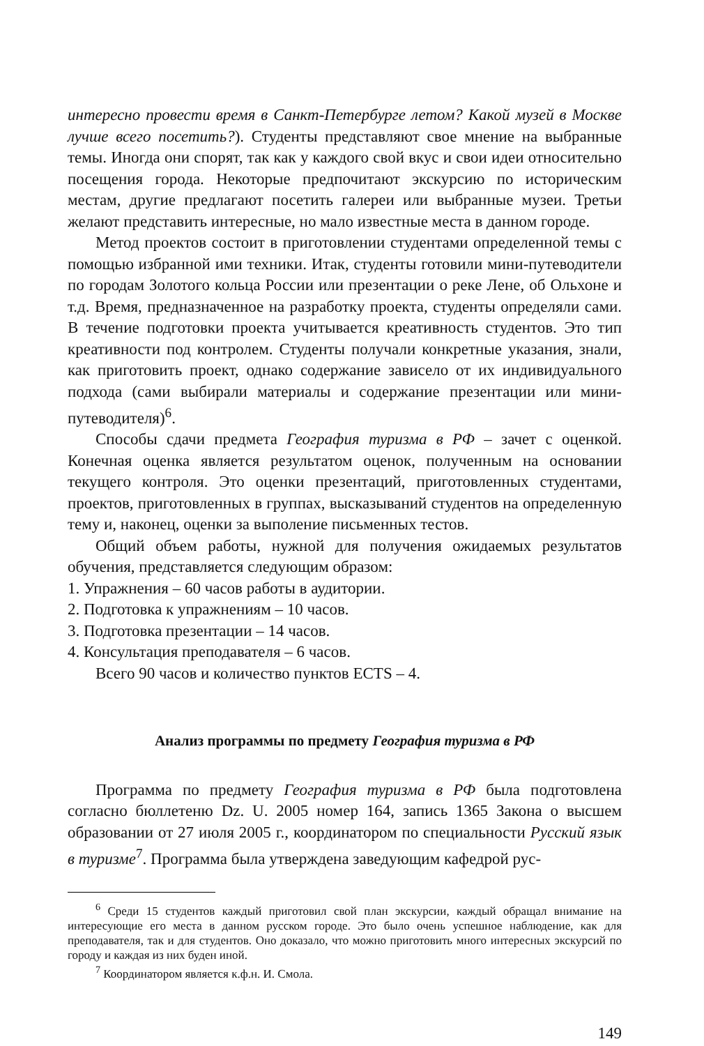интересно провести время в Санкт-Петербурге летом? Какой музей в Москве лучше всего посетить?). Студенты представляют свое мнение на выбранные темы. Иногда они спорят, так как у каждого свой вкус и свои идеи относительно посещения города. Некоторые предпочитают экскурсию по историческим местам, другие предлагают посетить галереи или выбранные музеи. Третьи желают представить интересные, но мало известные места в данном городе.
Метод проектов состоит в приготовлении студентами определенной темы с помощью избранной ими техники. Итак, студенты готовили мини-путеводители по городам Золотого кольца России или презентации о реке Лене, об Ольхоне и т.д. Время, предназначенное на разработку проекта, студенты определяли сами. В течение подготовки проекта учитывается креативность студентов. Это тип креативности под контролем. Студенты получали конкретные указания, знали, как приготовить проект, однако содержание зависело от их индивидуального подхода (сами выбирали материалы и содержание презентации или мини-путеводителя)<sup>6</sup>.
Способы сдачи предмета География туризма в РФ – зачет с оценкой. Конечная оценка является результатом оценок, полученным на основании текущего контроля. Это оценки презентаций, приготовленных студентами, проектов, приготовленных в группах, высказываний студентов на определенную тему и, наконец, оценки за выполение письменных тестов.
Общий объем работы, нужной для получения ожидаемых результатов обучения, представляется следующим образом:
1. Упражнения – 60 часов работы в аудитории.
2. Подготовка к упражнениям – 10 часов.
3. Подготовка презентации – 14 часов.
4. Консультация преподавателя – 6 часов.
Всего 90 часов и количество пунктов ECTS – 4.
Анализ программы по предмету География туризма в РФ
Программа по предмету География туризма в РФ была подготовлена согласно бюллетеню Dz. U. 2005 номер 164, запись 1365 Закона о высшем образовании от 27 июля 2005 г., координатором по специальности Русский язык в туризме<sup>7</sup>. Программа была утверждена заведующим кафедрой рус-
<sup>6</sup> Среди 15 студентов каждый приготовил свой план экскурсии, каждый обращал внимание на интересующие его места в данном русском городе. Это было очень успешное наблюдение, как для преподавателя, так и для студентов. Оно доказало, что можно приготовить много интересных экскурсий по городу и каждая из них буден иной.
<sup>7</sup> Координатором является к.ф.н. И. Смола.
149